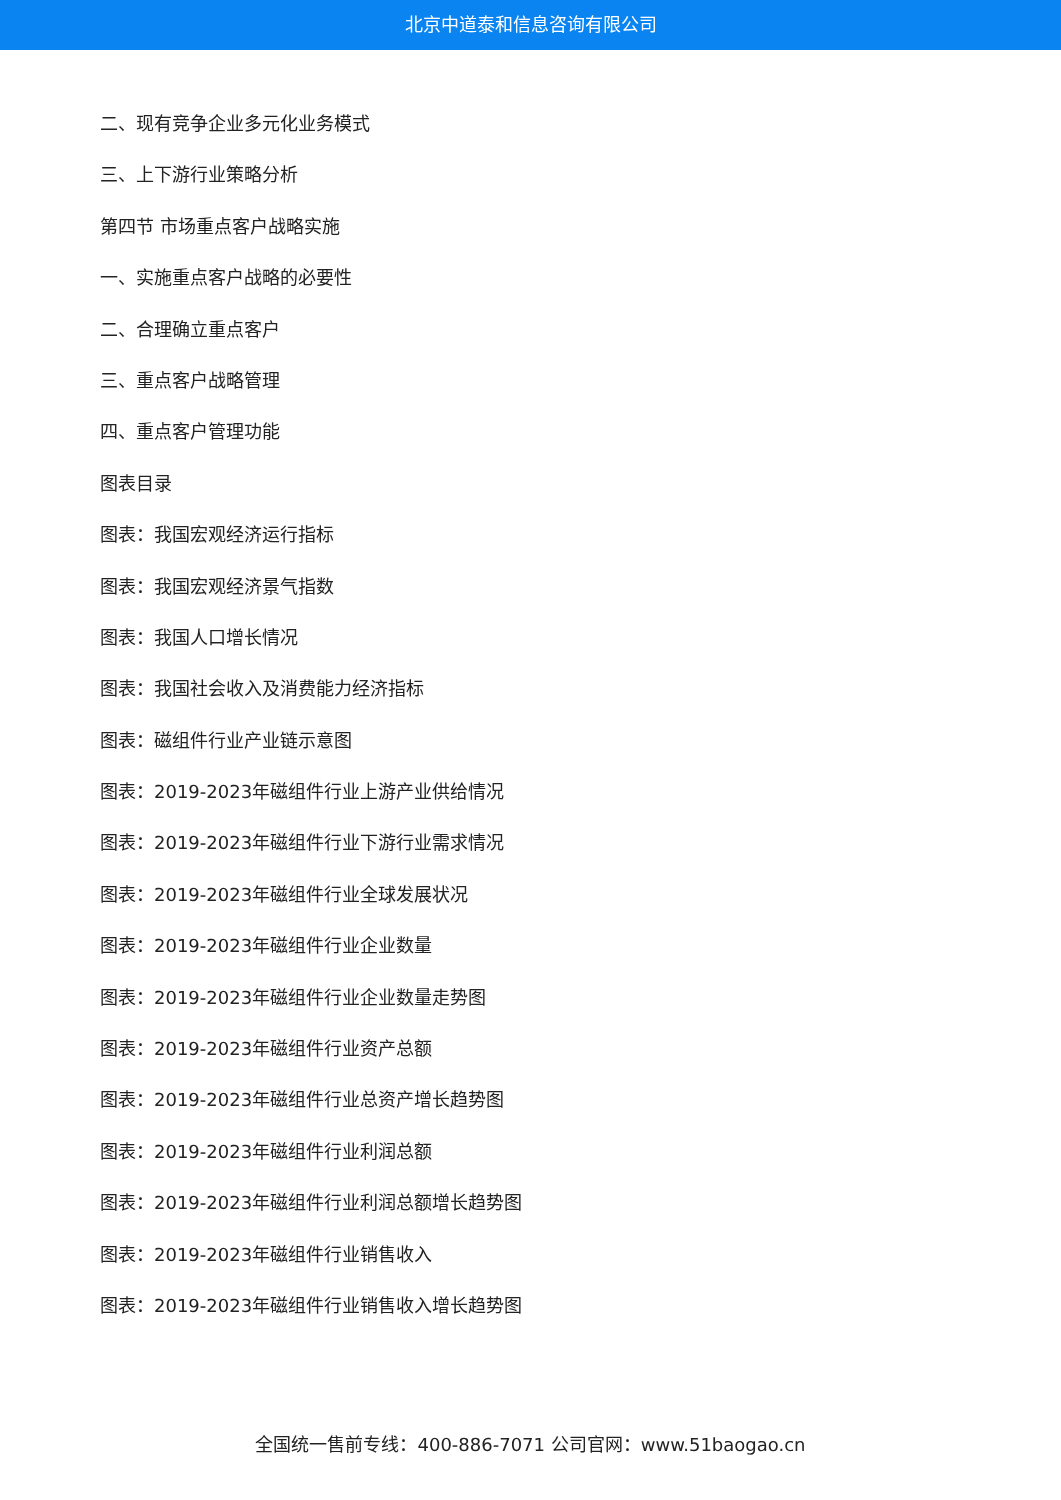北京中道泰和信息咨询有限公司
二、现有竞争企业多元化业务模式
三、上下游行业策略分析
第四节 市场重点客户战略实施
一、实施重点客户战略的必要性
二、合理确立重点客户
三、重点客户战略管理
四、重点客户管理功能
图表目录
图表：我国宏观经济运行指标
图表：我国宏观经济景气指数
图表：我国人口增长情况
图表：我国社会收入及消费能力经济指标
图表：磁组件行业产业链示意图
图表：2019-2023年磁组件行业上游产业供给情况
图表：2019-2023年磁组件行业下游行业需求情况
图表：2019-2023年磁组件行业全球发展状况
图表：2019-2023年磁组件行业企业数量
图表：2019-2023年磁组件行业企业数量走势图
图表：2019-2023年磁组件行业资产总额
图表：2019-2023年磁组件行业总资产增长趋势图
图表：2019-2023年磁组件行业利润总额
图表：2019-2023年磁组件行业利润总额增长趋势图
图表：2019-2023年磁组件行业销售收入
图表：2019-2023年磁组件行业销售收入增长趋势图
全国统一售前专线：400-886-7071 公司官网：www.51baogao.cn